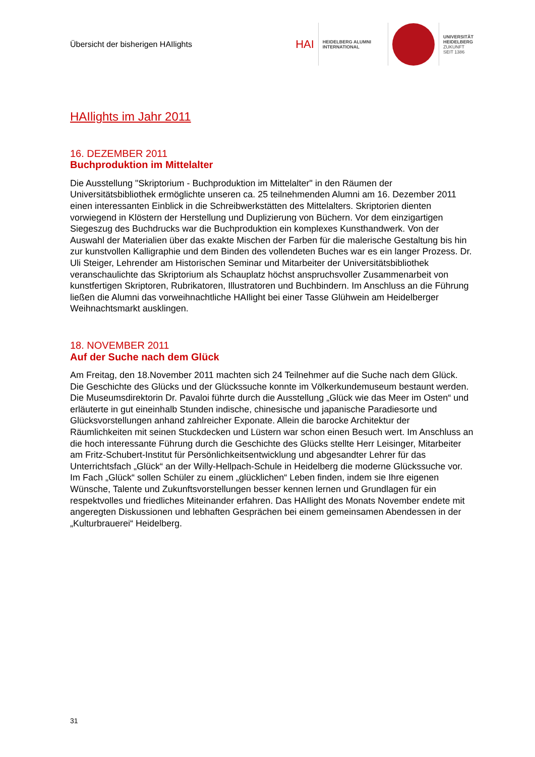Übersicht der bisherigen HAIlights
HAI
HEIDELBERG ALUMNI
INTERNATIONAL
UNIVERSITÄT
HEIDELBERG
ZUKUNFT
SEIT 1386
HAIlights im Jahr 2011
16. DEZEMBER 2011
Buchproduktion im Mittelalter
Die Ausstellung "Skriptorium - Buchproduktion im Mittelalter" in den Räumen der Universitätsbibliothek ermöglichte unseren ca. 25 teilnehmenden Alumni am 16. Dezember 2011 einen interessanten Einblick in die Schreibwerkstätten des Mittelalters. Skriptorien dienten vorwiegend in Klöstern der Herstellung und Duplizierung von Büchern. Vor dem einzigartigen Siegeszug des Buchdrucks war die Buchproduktion ein komplexes Kunsthandwerk. Von der Auswahl der Materialien über das exakte Mischen der Farben für die malerische Gestaltung bis hin zur kunstvollen Kalligraphie und dem Binden des vollendeten Buches war es ein langer Prozess. Dr. Uli Steiger, Lehrender am Historischen Seminar und Mitarbeiter der Universitätsbibliothek veranschaulichte das Skriptorium als Schauplatz höchst anspruchsvoller Zusammenarbeit von kunstfertigen Skriptoren, Rubrikatoren, Illustratoren und Buchbindern. Im Anschluss an die Führung ließen die Alumni das vorweihnachtliche HAIlight bei einer Tasse Glühwein am Heidelberger Weihnachtsmarkt ausklingen.
18. NOVEMBER 2011
Auf der Suche nach dem Glück
Am Freitag, den 18.November 2011 machten sich 24 Teilnehmer auf die Suche nach dem Glück. Die Geschichte des Glücks und der Glückssuche konnte im Völkerkundemuseum bestaunt werden. Die Museumsdirektorin Dr. Pavaloi führte durch die Ausstellung „Glück wie das Meer im Osten“ und erläuterte in gut eineinhalb Stunden indische, chinesische und japanische Paradiesorte und Glücksvorstellungen anhand zahlreicher Exponate. Allein die barocke Architektur der Räumlichkeiten mit seinen Stuckdecken und Lüstern war schon einen Besuch wert. Im Anschluss an die hoch interessante Führung durch die Geschichte des Glücks stellte Herr Leisinger, Mitarbeiter am Fritz-Schubert-Institut für Persönlichkeitsentwicklung und abgesandter Lehrer für das Unterrichtsfach „Glück“ an der Willy-Hellpach-Schule in Heidelberg die moderne Glückssuche vor. Im Fach „Glück“ sollen Schüler zu einem „glücklichen“ Leben finden, indem sie Ihre eigenen Wünsche, Talente und Zukunftsvorstellungen besser kennen lernen und Grundlagen für ein respektvolles und friedliches Miteinander erfahren. Das HAIlight des Monats November endete mit angeregten Diskussionen und lebhaften Gesprächen bei einem gemeinsamen Abendessen in der „Kulturbrauerei“ Heidelberg.
31